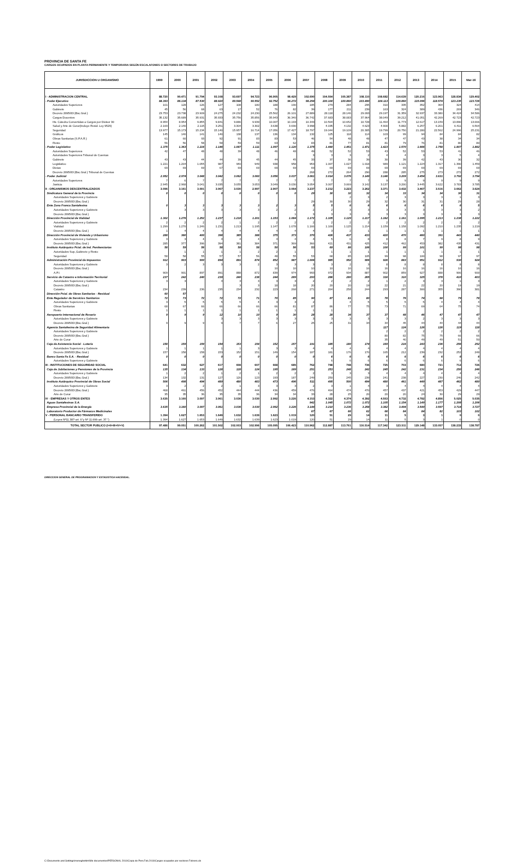PROVINCIA DE SANTA FE
CARGOS OCUPADOS EN PLANTA PERMANENTE Y TEMPORARIA SEGÚN ESCALAFONES O SECTORES DE TRABAJO
| JURISDICCION U ORGANISMO | 1999 | 2000 | 2001 | 2002 | 2003 | 2004 | 2005 | 2006 | 2007 | 2008 | 2009 | 2010 | 2011 | 2012 | 2013 | 2014 | 2015 | Mar-16 |
| --- | --- | --- | --- | --- | --- | --- | --- | --- | --- | --- | --- | --- | --- | --- | --- | --- | --- | --- |
| I - ADMINISTRACION CENTRAL | 88.720 | 90.471 | 91.794 | 93.108 | 93.697 | 94.723 | 96.905 | 98.429 | 102.690 | 104.554 | 105.387 | 108.110 | 108.682 | 114.639 | 120.216 | 123.963 | 128.834 | 129.402 |
| - Poder Ejecutivo | 84.393 | 86.134 | 87.530 | 88.920 | 89.548 | 90.552 | 92.752 | 94.272 | 98.254 | 100.100 | 100.860 | 103.490 | 104.113 | 109.860 | 115.096 | 118.574 | 123.235 | 123.726 |
| Autoridades Superiores | 101 | 128 | 126 | 127 | 108 | 180 | 188 | 190 | 185 | 279 | 284 | 295 | 310 | 335 | 352 | 364 | 324 | 414 |
| Gabinete | 45 | 56 | 68 | 63 | 17 | 52 | 76 | 82 | 39 | 177 | 211 | 239 | 163 | 324 | 389 | 436 | 269 | 346 |
| Decreto 2695/83 (Esc.Gral.) | 23.753 | 23.738 | 23.909 | 24.275 | 24.232 | 24.230 | 25.562 | 26.101 | 27.889 | 28.118 | 28.146 | 29.093 | 29.197 | 31.359 | 32.937 | 33.380 | 34.424 | 34.586 |
| Cargos Docentes | 35.132 | 35.689 | 35.931 | 35.933 | 35.756 | 35.856 | 35.943 | 36.340 | 36.742 | 37.683 | 38.083 | 37.964 | 38.049 | 39.212 | 41.051 | 42.269 | 42.723 | 42.723 |
| Hs. Cátedra Convertidas a Cargos por Divisor 30 | 8.954 | 8.954 | 9.855 | 9.841 | 9.886 | 9.939 | 10.007 | 10.193 | 10.343 | 10.504 | 10.652 | 10.728 | 11.464 | 11.773 | 12.617 | 13.159 | 13.890 | 13.666 |
| Salud y Arte de Curar(Incluye Resid. Ley 9529) | 2.169 | 2.140 | 2.115 | 3.251 | 3.304 | 3.302 | 3.638 | 3.690 | 3.998 | 4.035 | 4.132 | 4.623 | 4.900 | 5.882 | 6.257 | 6.201 | 6.411 | 6.564 |
| Seguridad | 13.977 | 15.173 | 15.234 | 15.140 | 15.957 | 16.714 | 17.056 | 17.427 | 18.797 | 19.044 | 19.109 | 20.305 | 19.799 | 20.750 | 21.280 | 22.562 | 24.996 | 25.231 |
| Gráficos | 145 | 140 | 141 | 140 | 138 | 137 | 136 | 134 | 132 | 125 | 118 | 114 | 103 | 99 | 94 | 84 | 84 | 82 |
| Obras Sanitarias (S.P.A.R.) | 61 | 60 | 93 | 92 | 91 | 83 | 83 | 53 | 46 | 54 | 48 | 48 | 47 | 47 | 43 | 38 | 34 | 34 |
| Resto | 56 | 56 | 58 | 58 | 59 | 59 | 63 | 62 | 83 | 81 | 77 | 81 | 81 | 79 | 76 | 81 | 80 | 80 |
| - Poder Legislativo | 1.375 | 1.363 | 1.216 | 1.146 | 1.087 | 1.111 | 1.097 | 1.120 | 1.375 | 1.440 | 1.451 | 1.471 | 1.423 | 1.570 | 1.666 | 1.758 | 1.807 | 1.882 |
| Autoridades Superiores | 42 | 47 | 48 | 48 | 39 | 48 | 46 | 48 | 49 | 52 | 52 | 53 | 43 | 52 | 53 | 53 | 41 | 46 |
| Autoridades Superiores Tribunal de Cuentas | | | | | | | | | 3 | 3 | 3 | 2 | 4 | 4 | 3 | 3 | 5 | 4 |
| Gabinete | 43 | 43 | 44 | 44 | 39 | 45 | 44 | 45 | 33 | 37 | 36 | 39 | 30 | 39 | 42 | 43 | 30 | 32 |
| Legislativo | 1.221 | 1.204 | 1.055 | 987 | 940 | 949 | 938 | 958 | 953 | 1.007 | 1.027 | 1.018 | 989 | 1.121 | 1.224 | 1.317 | 1.390 | 1.459 |
| Dietas | 69 | 69 | 69 | 67 | 69 | 69 | 69 | 69 | 69 | 69 | 69 | 69 | 69 | 69 | 69 | 69 | 69 | 69 |
| Decreto 2695/83 (Esc.Gral.) Tribunal de Cuentas | | | | | | | | | 268 | 272 | 264 | 290 | 288 | 285 | 275 | 273 | 272 | 272 |
| - Poder Judicial | 2.952 | 2.974 | 3.048 | 3.042 | 3.062 | 3.060 | 3.056 | 3.037 | 3.061 | 3.014 | 3.076 | 3.149 | 3.146 | 3.209 | 3.454 | 3.631 | 3.792 | 3.794 |
| Autoridades Superiores | 7 | 6 | 7 | 7 | 7 | 7 | 7 | 7 | 7 | 7 | 7 | 7 | 9 | 9 | 9 | 9 | 9 | 9 |
| Justicia | 2.945 | 2.968 | 3.041 | 3.035 | 3.055 | 3.053 | 3.049 | 3.030 | 3.054 | 3.007 | 3.069 | 3.142 | 3.137 | 3.200 | 3.445 | 3.622 | 3.783 | 3.785 |
| II - ORGANISMOS DESCENTRALIZADOS | 3.096 | 3.161 | 3.091 | 3.067 | 3.030 | 2.997 | 2.907 | 3.064 | 3.237 | 3.212 | 3.223 | 3.262 | 3.371 | 3.432 | 3.467 | 3.516 | 3.662 | 3.624 |
| Sindicatura General de la Provincia | 0 | 0 | 0 | 0 | 0 | 0 | 0 | 0 | 29 | 30 | 32 | 32 | 34 | 33 | 34 | 34 | 30 | 31 |
| Autoridades Superiores y Gabinete | | | | | | | | | | | 2 | 3 | 2 | 3 | 3 | 3 | 1 | 3 |
| Decreto 2695/83 (Esc.Gral.) | | | | | | | | | 29 | 30 | 30 | 29 | 32 | 30 | 31 | 31 | 29 | 28 |
| Ente Zona Franca Santafesina | 0 | 3 | 3 | 3 | 3 | 3 | 2 | 3 | 5 | 5 | 6 | 6 | 6 | 6 | 6 | 6 | 6 | 5 |
| Autoridades Superiores y Gabinete | | 3 | 3 | 3 | 3 | 3 | 2 | 2 | 2 | 2 | 3 | 3 | 3 | 3 | 3 | 3 | 3 | 2 |
| Decreto 2695/83 (Esc.Gral.) | | | | | | | | 1 | 3 | 3 | 3 | 3 | 3 | 3 | 3 | 3 | 3 | 3 |
| Dirección Provincial de Vialidad | 1.302 | 1.276 | 1.252 | 1.237 | 1.218 | 1.201 | 1.153 | 1.084 | 1.172 | 1.105 | 1.129 | 1.217 | 1.162 | 1.161 | 1.095 | 1.213 | 1.238 | 1.222 |
| Autoridades Superiores y Gabinete | 2 | 2 | 2 | 2 | 1 | 2 | 2 | 2 | 2 | 2 | 2 | 2 | 2 | 2 | 2 | 2 | 2 | 2 |
| Vialidad | 1.299 | 1.270 | 1.246 | 1.231 | 1.213 | 1.195 | 1.147 | 1.078 | 1.166 | 1.100 | 1.125 | 1.214 | 1.159 | 1.158 | 1.092 | 1.210 | 1.235 | 1.219 |
| Decreto 2695/83 (Esc.Gral.) | 1 | 4 | 4 | 4 | 4 | 4 | 4 | 4 | 4 | 3 | 2 | 1 | 1 | 1 | 1 | 1 | 1 | 1 |
| Dirección Provincial de Vivienda y Urbanismo | 288 | 380 | 400 | 398 | 385 | 388 | 375 | 373 | 370 | 426 | 437 | 433 | 420 | 470 | 460 | 391 | 443 | 440 |
| Autoridades Superiores y Gabinete | 3 | 3 | 4 | 4 | 4 | 4 | 4 | 4 | 4 | 5 | 6 | 8 | 8 | 8 | 7 | 9 | 8 | 9 |
| Decreto 2695/83 (Esc.Gral.) | 285 | 377 | 396 | 394 | 381 | 384 | 371 | 369 | 366 | 421 | 431 | 425 | 412 | 462 | 453 | 382 | 435 | 431 |
| Instituto Autárquico Pcial. de Ind. Penitenciarias | 58 | 59 | 56 | 58 | 58 | 58 | 50 | 56 | 53 | 69 | 86 | 106 | 100 | 99 | 101 | 99 | 98 | 98 |
| Autoridades Sup.,Gabinete y Resto | | 1 | 1 | 1 | 1 | 2 | 2 | 1 | | 1 | 1 | 1 | 1 | 1 | 1 | 1 | 1 | 1 |
| Seguridad | 58 | 58 | 55 | 57 | 57 | 56 | 48 | 55 | 53 | 68 | 85 | 105 | 99 | 98 | 100 | 98 | 97 | 97 |
| Administración Provincial de Impuestos | 912 | 903 | 900 | 894 | 891 | 874 | 852 | 987 | 1.006 | 985 | 952 | 906 | 926 | 883 | 951 | 912 | 930 | 924 |
| Autoridades Superiores y Gabinete | 3 | 2 | 3 | 3 | 3 | 2 | 3 | 3 | 3 | 3 | 2 | 3 | 8 | 8 | 8 | 8 | 8 | 8 |
| Decreto 2695/83 (Esc.Gral.) | | | | | | | 10 | 10 | 10 | 10 | 16 | 16 | 16 | 16 | 16 | 16 | 16 | 16 |
| A.P.I. | 909 | 901 | 897 | 891 | 888 | 872 | 839 | 974 | 993 | 972 | 934 | 887 | 902 | 859 | 927 | 888 | 906 | 900 |
| Servicio de Catastro e Información Territorial | 237 | 242 | 240 | 239 | 240 | 238 | 244 | 289 | 293 | 286 | 280 | 265 | 316 | 310 | 325 | 378 | 410 | 403 |
| Autoridades Superiores y Gabinete | 3 | 3 | | 4 | 3 | 3 | 3 | 3 | 2 | 2 | 2 | 2 | 1 | 2 | 3 | 3 | 1 | 3 |
| Decreto 2695/83 (Esc.Gral.) | | | | | 3 | 3 | 18 | 18 | 20 | 20 | 20 | 19 | 22 | 21 | 22 | 20 | 19 | 19 |
| Catastro | 234 | 239 | 236 | 235 | 234 | 232 | 223 | 268 | 271 | 264 | 258 | 244 | 293 | 287 | 300 | 355 | 390 | 381 |
| Dirección Pcial. de Obras Sanitarias - Residual | 60 | 57 | | | | | | | | | | | | | | | | |
| Ente Regulador de Servicios Sanitarios | 72 | 73 | 72 | 72 | 72 | 71 | 70 | 85 | 90 | 87 | 81 | 80 | 78 | 76 | 74 | 68 | 79 | 78 |
| Autoridades Superiores y Gabinete | 3 | 5 | 5 | 5 | 5 | 4 | 3 | 3 | 2 | | 4 | 5 | 5 | 5 | 5 | 4 | 4 | 4 |
| Obras Sanitarias | 68 | 67 | 66 | 66 | 66 | 66 | 66 | 81 | 87 | 86 | 77 | 75 | 73 | 71 | 69 | 64 | 75 | 74 |
| Resto | 1 | 1 | 1 | 1 | 1 | 1 | 1 | 1 | 1 | 1 | | | | | | | | |
| Aeropuerto Internacional de Rosario | 9 | 9 | 9 | 12 | 10 | 10 | 9 | 30 | 28 | 28 | 34 | 37 | 37 | 48 | 46 | 47 | 47 | 47 |
| Autoridades Superiores y Gabinete | | | | 3 | 3 | 3 | 3 | 3 | 3 | 3 | 3 | 3 | 3 | 3 | 2 | 3 | 3 | 3 |
| Decreto 2695/83 (Esc.Gral.) | 9 | 9 | 9 | 9 | 7 | 7 | 6 | 27 | 25 | 25 | 31 | 34 | 34 | 45 | 44 | 44 | 44 | 44 |
| Agencia Santafesina de Seguridad Alimentaria | | | | | | | | | | | | | 117 | 124 | 126 | 126 | 119 | 118 |
| Autoridades Superiores y Gabinete | | | | | | | | | | | | | 2 | 2 | 2 | 2 | 2 | 2 |
| Decreto 2695/83 (Esc.Gral.) | | | | | | | | | | | | | 80 | 82 | 75 | 75 | 66 | 66 |
| Arte de Curar | | | | | | | | | | | | | 35 | 40 | 49 | 49 | 51 | 50 |
| Caja de Asistencia Social - Lotería | 158 | 159 | 159 | 154 | 153 | 154 | 152 | 157 | 191 | 185 | 180 | 174 | 169 | 216 | 243 | 236 | 256 | 252 |
| Autoridades Superiores y Gabinete | 1 | 1 | 1 | 1 | 1 | 3 | 3 | 3 | 4 | 4 | 4 | 4 | 4 | 4 | 4 | 4 | 4 | 4 |
| Decreto 2695/83 (Esc.Gral.) | 157 | 158 | 158 | 153 | 152 | 151 | 149 | 154 | 187 | 181 | 176 | 170 | 165 | 212 | 239 | 232 | 252 | 248 |
| Banco Santa Fe S.A. - Residual | 0 | 0 | 0 | 0 | 0 | 0 | 0 | 0 | 0 | 6 | 6 | 6 | 6 | 6 | 6 | 6 | 6 | 6 |
| Autoridades Superiores y Gabinete | | | | | | | | | | 6 | 6 | 6 | 6 | 6 | 6 | 6 | 6 | 6 |
| III - INSTITUCIONES DE SEGURIDAD SOCIAL | 641 | 632 | 627 | 617 | 608 | 607 | 668 | 685 | 762 | 748 | 748 | 736 | 725 | 703 | 680 | 721 | 712 | 726 |
| Caja de Jubilaciones y Pensiones de la Provincia | 135 | 134 | 133 | 128 | 128 | 124 | 195 | 189 | 251 | 253 | 248 | 242 | 245 | 242 | 231 | 234 | 250 | 246 |
| Autoridades Superiores y Gabinete | 1 | 2 | 2 | 1 | 2 | 1 | 2 | 2 | 2 | 3 | 3 | 3 | 4 | 4 | 4 | 4 | 4 | 4 |
| Decreto 2695/83 (Esc.Gral.) | 134 | 132 | 131 | 127 | 126 | 123 | 193 | 187 | 249 | 250 | 245 | 239 | 241 | 238 | 227 | 230 | 246 | 242 |
| Instituto Autárquico Provincial de Obras Social | 506 | 498 | 494 | 489 | 480 | 483 | 473 | 496 | 511 | 495 | 500 | 494 | 480 | 461 | 449 | 487 | 462 | 480 |
| Autoridades Superiores y Gabinete | 3 | 2 | 2 | 2 | 1 | 3 | 3 | 3 | 2 | 3 | 1 | 4 | 3 | 4 | 4 | 4 | 4 | 4 |
| Decreto 2695/83 (Esc.Gral.) | 468 | 461 | 456 | 452 | 444 | 444 | 436 | 459 | 476 | 464 | 474 | 470 | 457 | 437 | 421 | 453 | 429 | 447 |
| Arte de Curar | 35 | 35 | 36 | 35 | 35 | 36 | 34 | 34 | 33 | 28 | 25 | 20 | 20 | 20 | 24 | 30 | 29 | 29 |
| IV - EMPRESAS Y OTROS ENTES | 3.635 | 3.160 | 3.097 | 3.061 | 3.036 | 3.030 | 2.992 | 3.226 | 4.153 | 4.322 | 4.374 | 4.392 | 4.553 | 4.732 | 4.782 | 4.856 | 5.025 | 5.035 |
| Aguas Santafesinas S.A. | | | | | | | | | 942 | 1.045 | 1.072 | 1.072 | 1.105 | 1.154 | 1.149 | 1.177 | 1.208 | 1.206 |
| Empresa Provincial de la Energía | 3.635 | 3.160 | 3.097 | 3.061 | 3.036 | 3.030 | 2.992 | 3.226 | 3.144 | 3.210 | 3.236 | 3.258 | 3.382 | 3.494 | 3.549 | 3.597 | 3.714 | 3.727 |
| Laboratorio Productor de Fármacos Medicinales | | | | | | | | | 67 | 67 | 66 | 62 | 66 | 84 | 84 | 82 | 103 | 102 |
| V - PERSONAL BANCARIO TRANSFERIDO | 1.394 | 1.627 | 1.653 | 1.649 | 1.632 | 1.639 | 1.623 | 1.019 | 120 | 51 | 29 | 14 | 11 | 5 | 3 | 1 | 0 | 0 |
| (Leyes Nº11.387-art. 6°y Nº 11.696-art. 37 °) | 1.394 | 1.627 | 1.653 | 1.649 | 1.632 | 1.639 | 1.623 | 1.019 | 120 | 51 | 29 | 14 | 11 | 5 | 3 | 1 | 0 | 0 |
| TOTAL SECTOR PUBLICO (I+II+III+IV+V) | 97.486 | 99.051 | 100.262 | 101.502 | 102.003 | 102.996 | 105.095 | 106.423 | 110.962 | 112.887 | 113.761 | 116.514 | 117.342 | 123.511 | 129.148 | 133.057 | 138.233 | 138.787 |
DIRECCION GENERAL DE PROGRAMACION Y ESTADISTICA HACENDAL.
C:\Documents and Settings\meneghettim\Mis documentos\PERSONAL 2016\Copia de Pers.Feb.2016\Cargos ocupados por sectores Febrero.xls